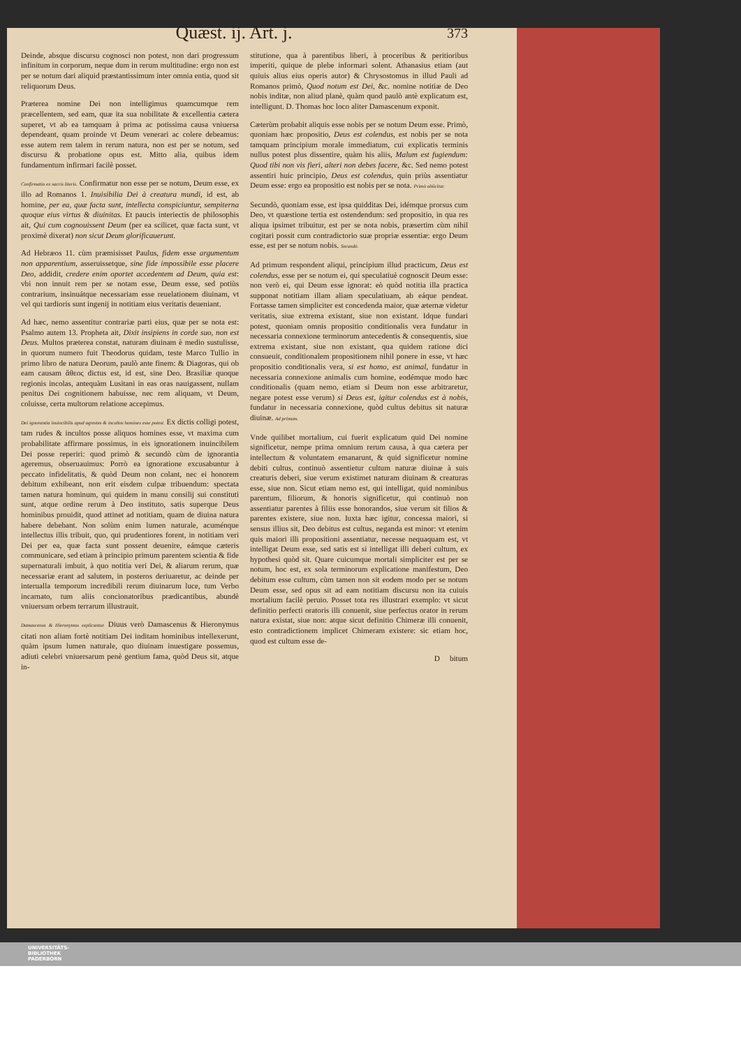Quæst. ij. Art. j. 373
Deinde, absque discursu cognosci non potest, non dari progressum infinitum in corporum, neque dum in rerum multitudine: ergo non est per se notum dari aliquid præstantissimum inter omnia entia, quod sit reliquorum Deus.
Præterea nomine Dei non intelligimus quamcumque rem præcellentem, sed eam, quæ ita sua nobilitate & excellentia cætera superet, vt ab ea tamquam à prima ac potissima causa vniuersa dependeant, quam proinde vt Deum venerari ac colere debeamus: esse autem rem talem in rerum natura, non est per se notum, sed discursu & probatione opus est. Mitto alia, quibus idem fundamentum infirmari facilè posset.
Confirmatio ex sacris literis. Confirmatur non esse per se notum, Deum esse, ex illo ad Romanos 1. Inuisibilia Dei à creatura mundi, id est, ab homine, per ea, quæ facta sunt, intellecta conspiciuntur, sempiterna quoque eius virtus & diuinitas. Et paucis interiectis de philosophis ait, Qui cum cognouissent Deum (per ea scilicet, quæ facta sunt, vt proximè dixerat) non sicut Deum glorificauerunt.
Ad Hebræos 11. cùm præmisisset Paulus, fidem esse argumentum non apparentium, asseruissetque, sine fide impossibile esse placere Deo, addidit, credere enim oportet accedentem ad Deum, quia est: vbi non innuit rem per se notam esse, Deum esse, sed potiùs contrarium, insinuátque necessariam esse reuelationem diuinam, vt vel qui tardioris sunt ingenij in notitiam eius veritatis deueniant.
Ad hæc, nemo assentitur contrariæ parti eius, quæ per se nota est: Psalmo autem 13. Propheta ait, Dixit insipiens in corde suo, non est Deus. Multos præterea constat, naturam diuinam è medio sustulisse, in quorum numero fuit Theodorus quidam, teste Marco Tullio in primo libro de natura Deorum, paulò ante finem: & Diagoras, qui ob eam causam ἄθεος dictus est, id est, sine Deo. Brasiliæ quoque regionis incolas, antequàm Lusitani in eas oras nauigassent, nullam penitus Dei cognitionem habuisse, nec rem aliquam, vt Deum, coluisse, certa multorum relatione accepimus.
Dei ignorantia inuincibilis apud agrestes & incultos homines esse potest. Ex dictis colligi potest, tam rudes & incultos posse aliquos homines esse, vt maxima cum probabilitate affirmare possimus, in eis ignorationem inuincibilem Dei posse reperiri: quod primò & secundò cùm de ignorantia ageremus, obseruauimus: Porrò ea ignoratione excusabuntur à peccato infidelitatis, & quòd Deum non colant, nec ei honorem debitum exhibeant, non erit eisdem culpæ tribuendum: spectata tamen natura hominum, qui quidem in manu consilij sui constituti sunt, atque ordine rerum à Deo instituto, satis superque Deus hominibus prouidit, quod attinet ad notitiam, quam de diuina natura habere debebant. Non solùm enim lumen naturale, acuménque intellectus illis tribuit, quo, qui prudentiores forent, in notitiam veri Dei per ea, quæ facta sunt possent deuenire, eámque cæteris communicare, sed etiam à principio primum parentem scientia & fide supernaturali imbuit, à quo notitia veri Dei, & aliarum rerum, quæ necessariæ erant ad salutem, in posteros deriuaretur, ac deinde per interualla temporum incredibili rerum diuinarum luce, tum Verbo incarnato, tum aliis concionatoribus prædicantibus, abundè vniuersum orbem terrarum illustrauit.
Damascenus & Hieronymus explicantur. Diuus verò Damascenus & Hieronymus citati non aliam fortè notitiam Dei inditam hominibus intellexerunt, quàm ipsum lumen naturale, quo diuinam inuestigare possemus, adiuti celebri vniuersarum penè gentium fama, quòd Deus sit, atque in-
stitutione, qua à parentibus liberi, à proceribus & peritioribus imperiti, quique de plebe informari solent. Athanasius etiam (aut quiuis alius eius operis autor) & Chrysostomus in illud Pauli ad Romanos primò, Quod notum est Dei, &c. nomine notitiæ de Deo nobis inditæ, non aliud planè, quàm quod paulò antè explicatum est, intelligunt. D. Thomas hoc loco aliter Damascenum exponit.
Cæterùm probabit aliquis esse nobis per se notum Deum esse. Primò, quoniam hæc propositio, Deus est colendus, est nobis per se nota tamquam principium morale immediatum, cui explicatis terminis nullus potest plus dissentire, quàm his aliis, Malum est fugiendum: Quod tibi non vis fieri, alteri non debes facere, &c. Sed nemo potest assentiri huic principio, Deus est colendus, quin priùs assentiatur Deum esse: ergo ea propositio est nobis per se nota. Primò obiicitur.
Secundò, quoniam esse, est ipsa quidditas Dei, idémque prorsus cum Deo, vt quæstione tertia est ostendendum: sed propositio, in qua res aliqua ipsimet tribuitur, est per se nota nobis, præsertim cùm nihil cogitari possit cum contradictorio suæ propriæ essentiæ: ergo Deum esse, est per se notum nobis. Secundò.
Ad primum respondent aliqui, principium illud practicum, Deus est colendus, esse per se notum ei, qui speculatiuè cognoscit Deum esse: non verò ei, qui Deum esse ignorat: eò quòd notitia illa practica supponat notitiam illam aliam speculatiuam, ab eáque pendeat. Fortasse tamen simpliciter est concedenda maior, quæ æternæ videtur veritatis, siue extrema existant, siue non existant. Idque fundari potest, quoniam omnis propositio conditionalis vera fundatur in necessaria connexione terminorum antecedentis & consequentis, siue extrema existant, siue non existant, qua quidem ratione dici consueuit, conditionalem propositionem nihil ponere in esse, vt hæc propositio conditionalis vera, si est homo, est animal, fundatur in necessaria connexione animalis cum homine, eodémque modo hæc conditionalis (quam nemo, etiam si Deum non esse arbitraretur, negare potest esse verum) si Deus est, igitur colendus est à nobis, fundatur in necessaria connexione, quòd cultus debitus sit naturæ diuinæ. Ad primum.
Vnde quilibet mortalium, cui fuerit explicatum quid Dei nomine significetur, nempe prima omnium rerum causa, à qua cætera per intellectum & voluntatem emanarunt, & quid significetur nomine debiti cultus, continuò assentietur cultum naturæ diuinæ à suis creaturis deberi, siue verum existimet naturam diuinam & creaturas esse, siue non. Sicut etiam nemo est, qui intelligat, quid nominibus parentum, filiorum, & honoris significetur, qui continuò non assentiatur parentes à filiis esse honorandos, siue verum sit filios & parentes existere, siue non. Iuxta hæc igitur, concessa maiori, si sensus illius sit, Deo debitus est cultus, neganda est minor: vt etenim quis maiori illi propositioni assentiatur, necesse nequaquam est, vt intelligat Deum esse, sed satis est si intelligat illi deberi cultum, ex hypothesi quòd sit. Quare cuicumque mortali simpliciter est per se notum, hoc est, ex sola terminorum explicatione manifestum, Deo debitum esse cultum, cùm tamen non sit eodem modo per se notum Deum esse, sed opus sit ad eam notitiam discursu non ita cuiuis mortalium facilè peruio. Posset tota res illustrari exemplo: vt sicut definitio perfecti oratoris illi conuenit, siue perfectus orator in rerum natura existat, siue non: atque sicut definitio Chimeræ illi conuenit, esto contradictionem implicet Chimeram existere: sic etiam hoc, quod est cultum esse de-
D bitum
UNIVERSITÄTS-
BIBLIOTHEK
PADERBORN